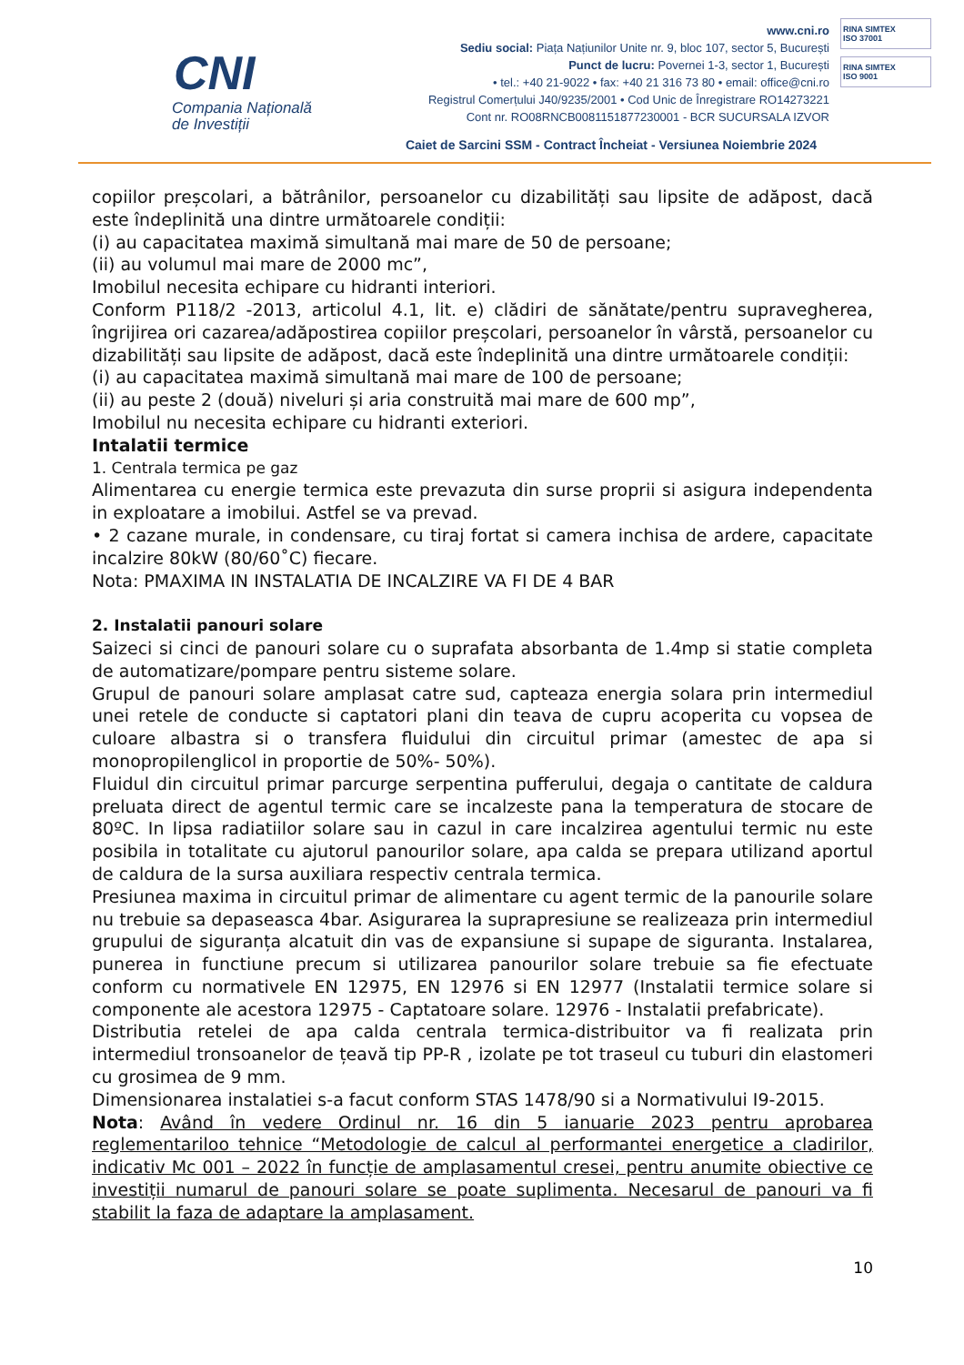CNI
Compania Națională
de Investiții
www.cni.ro
Sediu social: Piața Națiunilor Unite nr. 9, bloc 107, sector 5, București
Punct de lucru: Povernei 1-3, sector 1, București
• tel.: +40 21-9022 • fax: +40 21 316 73 80 • email: office@cni.ro
Registrul Comerțului J40/9235/2001 • Cod Unic de Înregistrare RO14273221
Cont nr. RO08RNCB0081151877230001 - BCR SUCURSALA IZVOR
Caiet de Sarcini SSM - Contract Încheiat - Versiunea Noiembrie 2024
RINA SIMTEX
ISO 37001
RINA SIMTEX
ISO 9001
copiilor preșcolari, a bătrânilor, persoanelor cu dizabilități sau lipsite de adăpost, dacă este îndeplinită una dintre următoarele condiții:
(i) au capacitatea maximă simultană mai mare de 50 de persoane;
(ii) au volumul mai mare de 2000 mc”,
Imobilul necesita echipare cu hidranti interiori.
Conform P118/2 -2013, articolul 4.1, lit. e) clădiri de sănătate/pentru supravegherea, îngrijirea ori cazarea/adăpostirea copiilor preșcolari, persoanelor în vârstă, persoanelor cu dizabilități sau lipsite de adăpost, dacă este îndeplinită una dintre următoarele condiții:
(i) au capacitatea maximă simultană mai mare de 100 de persoane;
(ii) au peste 2 (două) niveluri și aria construită mai mare de 600 mp”,
Imobilul nu necesita echipare cu hidranti exteriori.
Intalatii termice
1. Centrala termica pe gaz
Alimentarea cu energie termica este prevazuta din surse proprii si asigura independenta in exploatare a imobilui. Astfel se va prevad.
• 2 cazane murale, in condensare, cu tiraj fortat si camera inchisa de ardere, capacitate incalzire 80kW (80/60˚C) fiecare.
Nota: PMAXIMA IN INSTALATIA DE INCALZIRE VA FI DE 4 BAR
2. Instalatii panouri solare
Saizeci si cinci de panouri solare cu o suprafata absorbanta de 1.4mp si statie completa de automatizare/pompare pentru sisteme solare.
Grupul de panouri solare amplasat catre sud, capteaza energia solara prin intermediul unei retele de conducte si captatori plani din teava de cupru acoperita cu vopsea de culoare albastra si o transfera fluidului din circuitul primar (amestec de apa si monopropilenglicol in proportie de 50%- 50%).
Fluidul din circuitul primar parcurge serpentina pufferului, degaja o cantitate de caldura preluata direct de agentul termic care se incalzeste pana la temperatura de stocare de 80ºC. In lipsa radiatiilor solare sau in cazul in care incalzirea agentului termic nu este posibila in totalitate cu ajutorul panourilor solare, apa calda se prepara utilizand aportul de caldura de la sursa auxiliara respectiv centrala termica.
Presiunea maxima in circuitul primar de alimentare cu agent termic de la panourile solare nu trebuie sa depaseasca 4bar. Asigurarea la suprapresiune se realizeaza prin intermediul grupului de siguranța alcatuit din vas de expansiune si supape de siguranta. Instalarea, punerea in functiune precum si utilizarea panourilor solare trebuie sa fie efectuate conform cu normativele EN 12975, EN 12976 si EN 12977 (Instalatii termice solare si componente ale acestora 12975 - Captatoare solare. 12976 - Instalatii prefabricate).
Distributia retelei de apa calda centrala termica-distribuitor va fi realizata prin intermediul tronsoanelor de țeavă tip PP-R , izolate pe tot traseul cu tuburi din elastomeri cu grosimea de 9 mm.
Dimensionarea instalatiei s-a facut conform STAS 1478/90 si a Normativului I9-2015.
Nota: Având în vedere Ordinul nr. 16 din 5 ianuarie 2023 pentru aprobarea reglementariloo tehnice “Metodologie de calcul al performantei energetice a cladirilor, indicativ Mc 001 – 2022 în funcție de amplasamentul cresei, pentru anumite obiective ce investiții numarul de panouri solare se poate suplimenta. Necesarul de panouri va fi stabilit la faza de adaptare la amplasament.
10